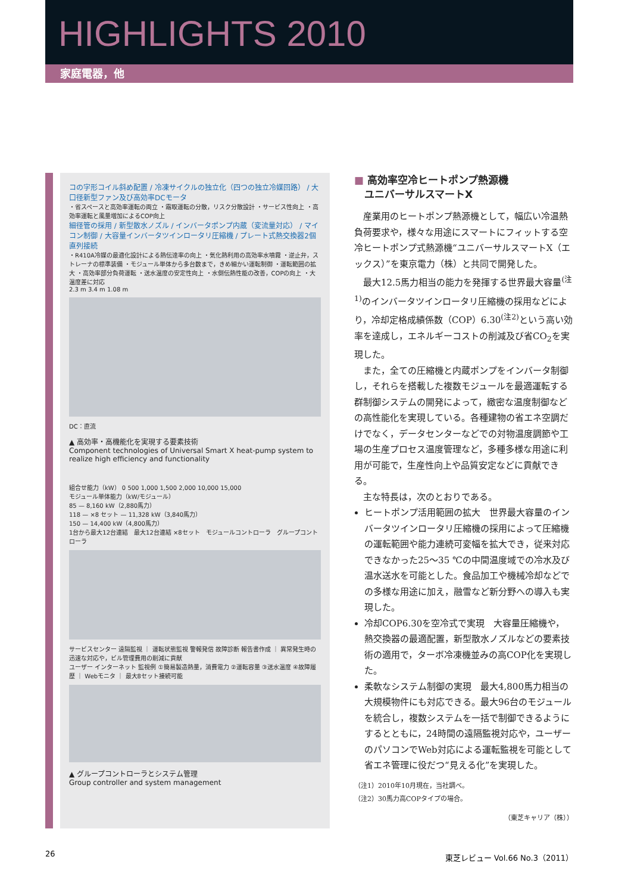HIGHLIGHTS 2010
家庭電器，他
コの字形コイル斜め配置 / 冷凍サイクルの独立化（四つの独立冷媒回路） / 大口径新型ファン及び高効率DCモータ
・省スペースと高効率運転の両立 ・霜取運転の分散，リスク分散設計 ・サービス性向上 ・高効率運転と風量増加によるCOP向上
細径管の採用 / 新型散水ノズル / インバータポンプ内蔵（変流量対応） / マイコン制御 / 大容量インバータツインロータリ圧縮機 / プレート式熱交換器2個直列接続
・R410A冷媒の最適化設計による熱伝達率の向上 ・気化熱利用の高効率水噴霧 ・逆止弁，ストレーナの標準装備 ・モジュール単体から多台数まで，きめ細かい運転制御 ・運転範囲の拡大 ・高効率部分負荷運転 ・送水温度の安定性向上 ・水側伝熱性能の改善，COPの向上 ・大温度差に対応
2.3 m 3.4 m 1.08 m
DC：直流
▲ 高効率・高機能化を実現する要素技術
Component technologies of Universal Smart X heat-pump system to realize high efficiency and functionality
組合せ能力（kW） 0 500 1,000 1,500 2,000 10,000 15,000
モジュール単体能力（kW/モジュール）
85 — 8,160 kW（2,880馬力）
118 — ×8 セット — 11,328 kW（3,840馬力）
150 — 14,400 kW（4,800馬力）
1台から最大12台連結　最大12台連結 ×8セット　モジュールコントローラ　グループコントローラ
サービスセンター 遠隔監視 ｜ 運転状態監視 警報発信 故障診断 報告書作成 ｜ 異常発生時の迅速な対応や，ビル管理費用の削減に貢献
ユーザー インターネット 監視例 ①簡易製造熱量，消費電力 ②運転容量 ③送水温度 ④故障履歴 ｜ Webモニタ ｜ 最大8セット接続可能
▲ グループコントローラとシステム管理
Group controller and system management
■ 高効率空冷ヒートポンプ熱源機
　ユニバーサルスマートX
産業用のヒートポンプ熱源機として，幅広い冷温熱負荷要求や，様々な用途にスマートにフィットする空冷ヒートポンプ式熱源機“ユニバーサルスマートX（エックス）”を東京電力（株）と共同で開発した。
最大12.5馬力相当の能力を発揮する世界最大容量<sup>(注1)</sup>のインバータツインロータリ圧縮機の採用などにより，冷却定格成績係数（COP）6.30<sup>(注2)</sup>という高い効率を達成し，エネルギーコストの削減及び省CO<sub>2</sub>を実現した。
また，全ての圧縮機と内蔵ポンプをインバータ制御し，それらを搭載した複数モジュールを最適運転する群制御システムの開発によって，緻密な温度制御などの高性能化を実現している。各種建物の省エネ空調だけでなく，データセンターなどでの対物温度調節や工場の生産プロセス温度管理など，多種多様な用途に利用が可能で，生産性向上や品質安定などに貢献できる。
主な特長は，次のとおりである。
ヒートポンプ活用範囲の拡大　世界最大容量のインバータツインロータリ圧縮機の採用によって圧縮機の運転範囲や能力連続可変幅を拡大でき，従来対応できなかった25～35 ℃の中間温度域での冷水及び温水送水を可能とした。食品加工や機械冷却などでの多様な用途に加え，融雪など新分野への導入も実現した。
冷却COP6.30を空冷式で実現　大容量圧縮機や，熱交換器の最適配置，新型散水ノズルなどの要素技術の適用で，ターボ冷凍機並みの高COP化を実現した。
柔軟なシステム制御の実現　最大4,800馬力相当の大規模物件にも対応できる。最大96台のモジュールを統合し，複数システムを一括で制御できるようにするとともに，24時間の遠隔監視対応や，ユーザーのパソコンでWeb対応による運転監視を可能として省エネ管理に役だつ“見える化”を実現した。
（注1）2010年10月現在，当社調べ。
（注2）30馬力高COPタイプの場合。
（東芝キャリア（株））
26 東芝レビュー Vol.66 No.3（2011）